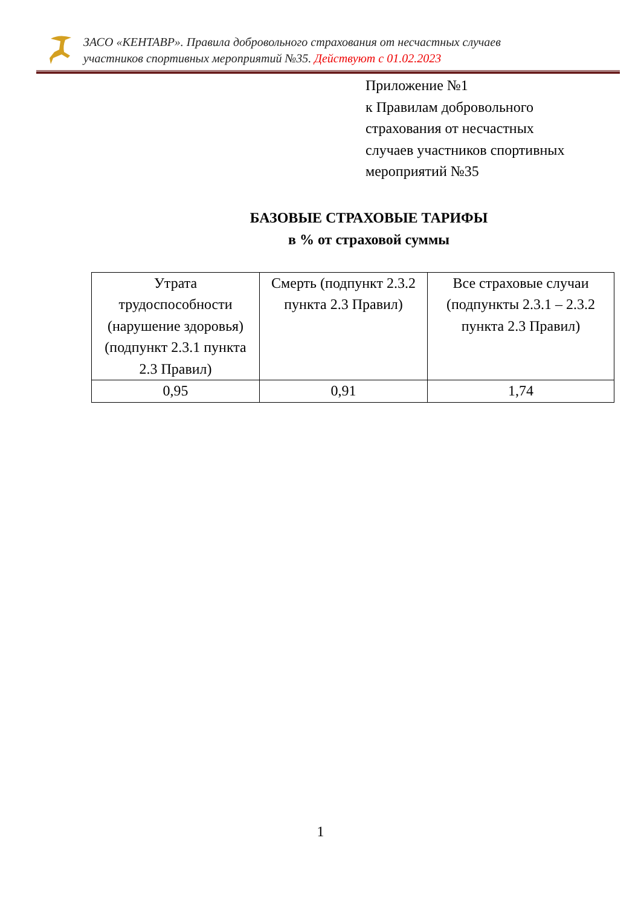ЗАСО «КЕНТАВР». Правила добровольного страхования от несчастных случаев
участников спортивных мероприятий №35. Действуют с 01.02.2023
Приложение №1
к Правилам добровольного
страхования от несчастных
случаев участников спортивных
мероприятий №35
БАЗОВЫЕ СТРАХОВЫЕ ТАРИФЫ
в % от страховой суммы
| Утрата трудоспособности (нарушение здоровья) (подпункт 2.3.1 пункта 2.3 Правил) | Смерть (подпункт 2.3.2 пункта 2.3 Правил) | Все страховые случаи (подпункты 2.3.1 – 2.3.2 пункта 2.3 Правил) |
| 0,95 | 0,91 | 1,74 |
1